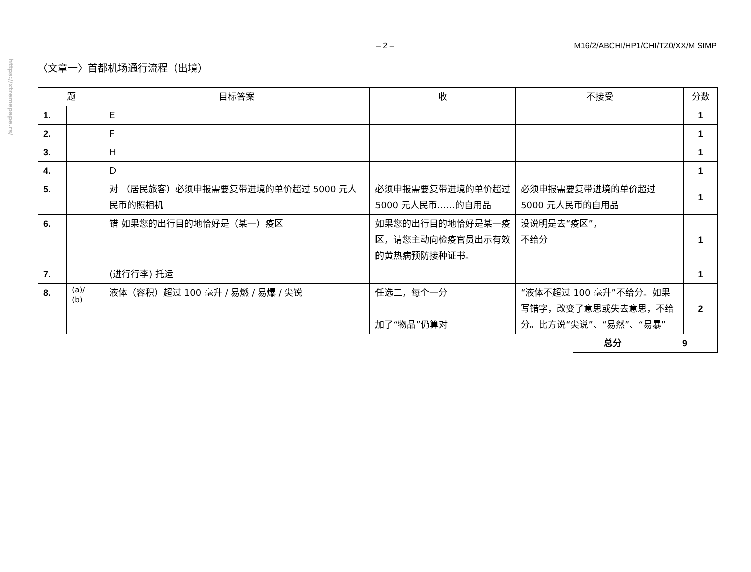https://xtremepape.rs/
– 2 – M16/2/ABCHI/HP1/CHI/TZ0/XX/M SIMP
〈文章一〉首都机场通行流程（出境）
| 题 | | 目标答案 | 收 | 不接受 | 分数 |
| --- | --- | --- | --- | --- | --- |
| 1. | | E | | | 1 |
| 2. | | F | | | 1 |
| 3. | | H | | | 1 |
| 4. | | D | | | 1 |
| 5. | | 对 （居民旅客）必须申报需要复带进境的单价超过 5000 元人民币的照相机 | 必须申报需要复带进境的单价超过 5000 元人民币……的自用品 | 必须申报需要复带进境的单价超过 5000 元人民币的自用品 | 1 |
| 6. | | 错 如果您的出行目的地恰好是（某一）疫区 | 如果您的出行目的地恰好是某一疫区，请您主动向检疫官员出示有效的黄热病预防接种证书。 | 没说明是去“疫区”， 不给分 | 1 |
| 7. | | (进行行李) 托运 | | | 1 |
| 8. | (a)/ (b) | 液体（容积）超过 100 毫升 / 易燃 / 易爆 / 尖锐 | 任选二，每个一分 加了“物品”仍算对 | “液体不超过 100 毫升”不给分。如果写错字，改变了意思或失去意思，不给分。比方说“尖说”、“易然”、“易暴” | 2 |
| 总分 | 9 |